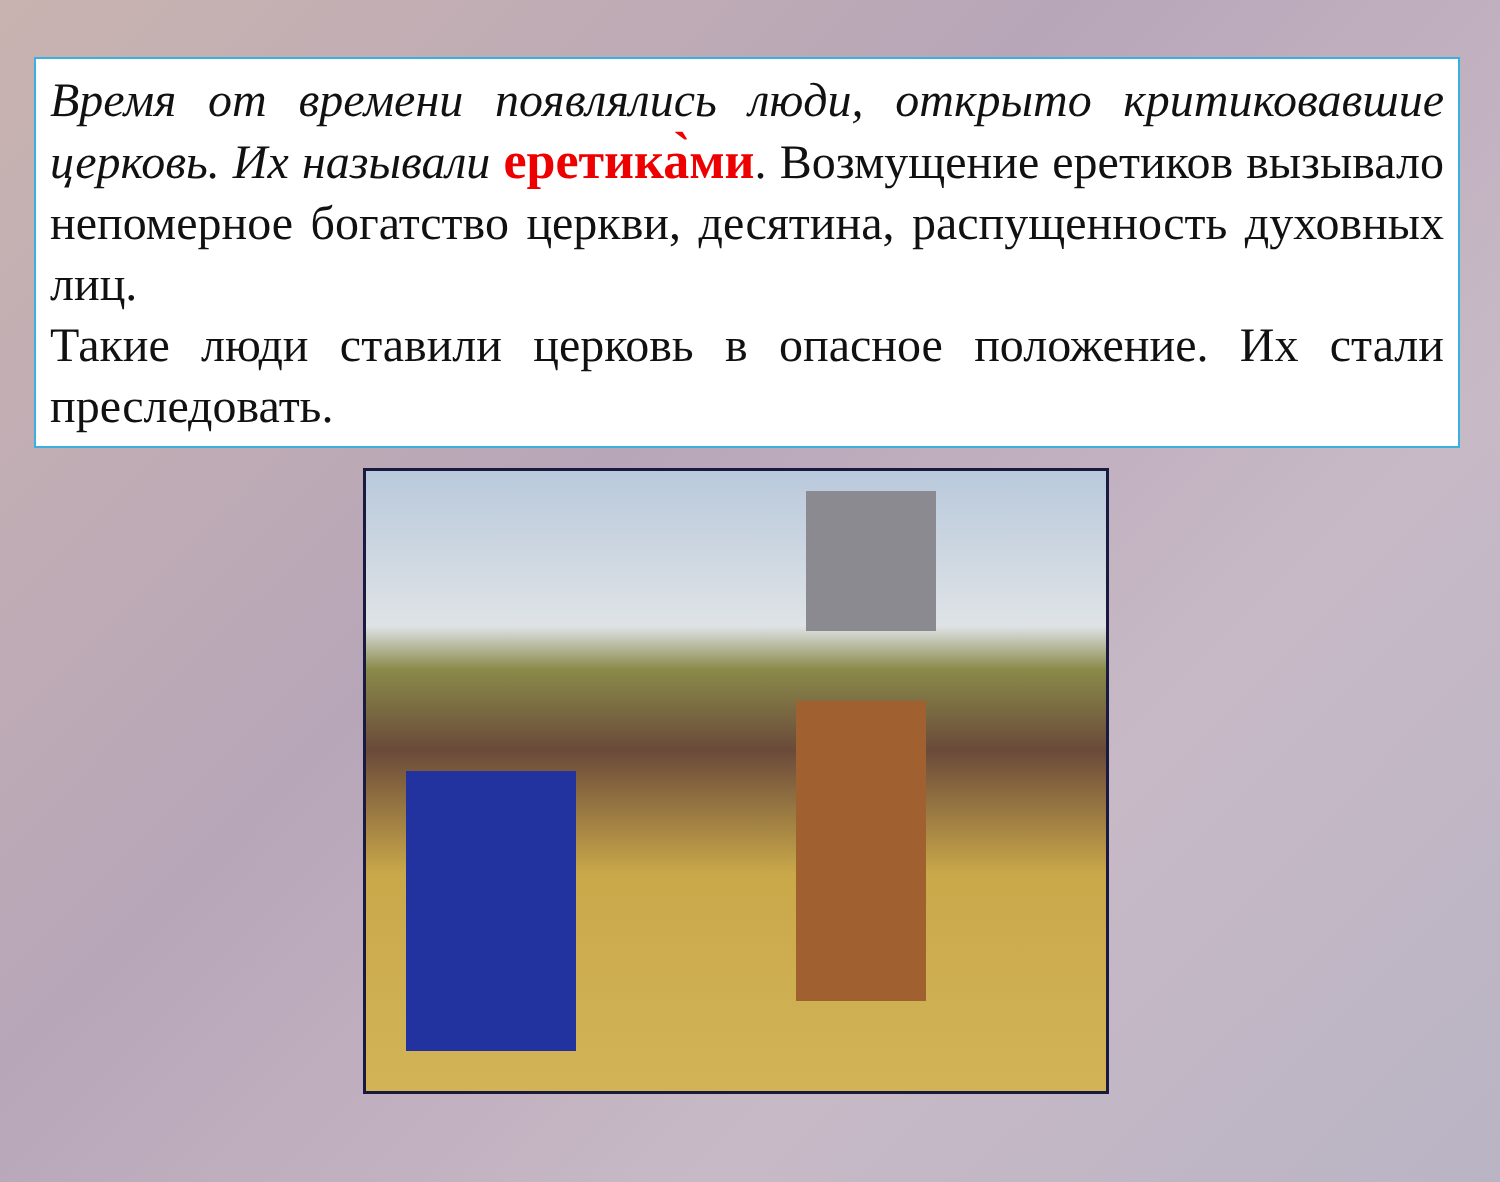Время от времени появлялись люди, открыто критиковавшие церковь. Их называли еретика̀ми. Возмущение еретиков вызывало непомерное богатство церкви, десятина, распущенность духовных лиц.
Такие люди ставили церковь в опасное положение. Их стали преследовать.